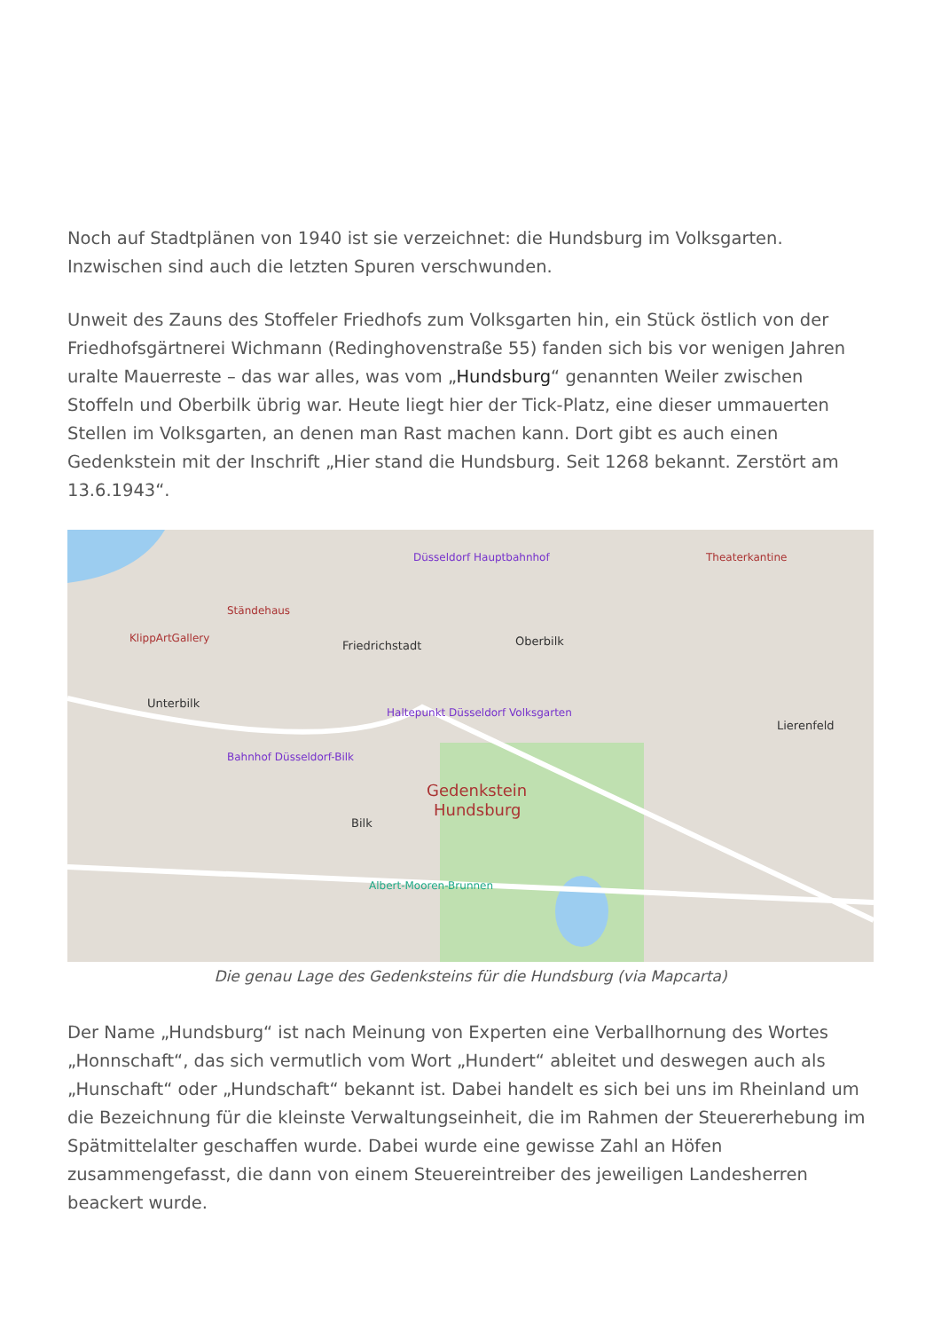Noch auf Stadtplänen von 1940 ist sie verzeichnet: die Hundsburg im Volksgarten. Inzwischen sind auch die letzten Spuren verschwunden.
Unweit des Zauns des Stoffeler Friedhofs zum Volksgarten hin, ein Stück östlich von der Friedhofsgärtnerei Wichmann (Redinghovenstraße 55) fanden sich bis vor wenigen Jahren uralte Mauerreste – das war alles, was vom „Hundsburg“ genannten Weiler zwischen Stoffeln und Oberbilk übrig war. Heute liegt hier der Tick-Platz, eine dieser ummauerten Stellen im Volksgarten, an denen man Rast machen kann. Dort gibt es auch einen Gedenkstein mit der Inschrift „Hier stand die Hundsburg. Seit 1268 bekannt. Zerstört am 13.6.1943“.
Friedrichstadt
Oberbilk
Unterbilk
Lierenfeld
Bilk
Gedenkstein
Hundsburg
Düsseldorf Hauptbahnhof
Ständehaus
KlippArtGallery
Haltepunkt Düsseldorf Volksgarten
Bahnhof Düsseldorf-Bilk
Albert-Mooren-Brunnen
Theaterkantine
Die genau Lage des Gedenksteins für die Hundsburg (via Mapcarta)
Der Name „Hundsburg“ ist nach Meinung von Experten eine Verballhornung des Wortes „Honnschaft“, das sich vermutlich vom Wort „Hundert“ ableitet und deswegen auch als „Hunschaft“ oder „Hundschaft“ bekannt ist. Dabei handelt es sich bei uns im Rheinland um die Bezeichnung für die kleinste Verwaltungseinheit, die im Rahmen der Steuererhebung im Spätmittelalter geschaffen wurde. Dabei wurde eine gewisse Zahl an Höfen zusammengefasst, die dann von einem Steuereintreiber des jeweiligen Landesherren beackert wurde.